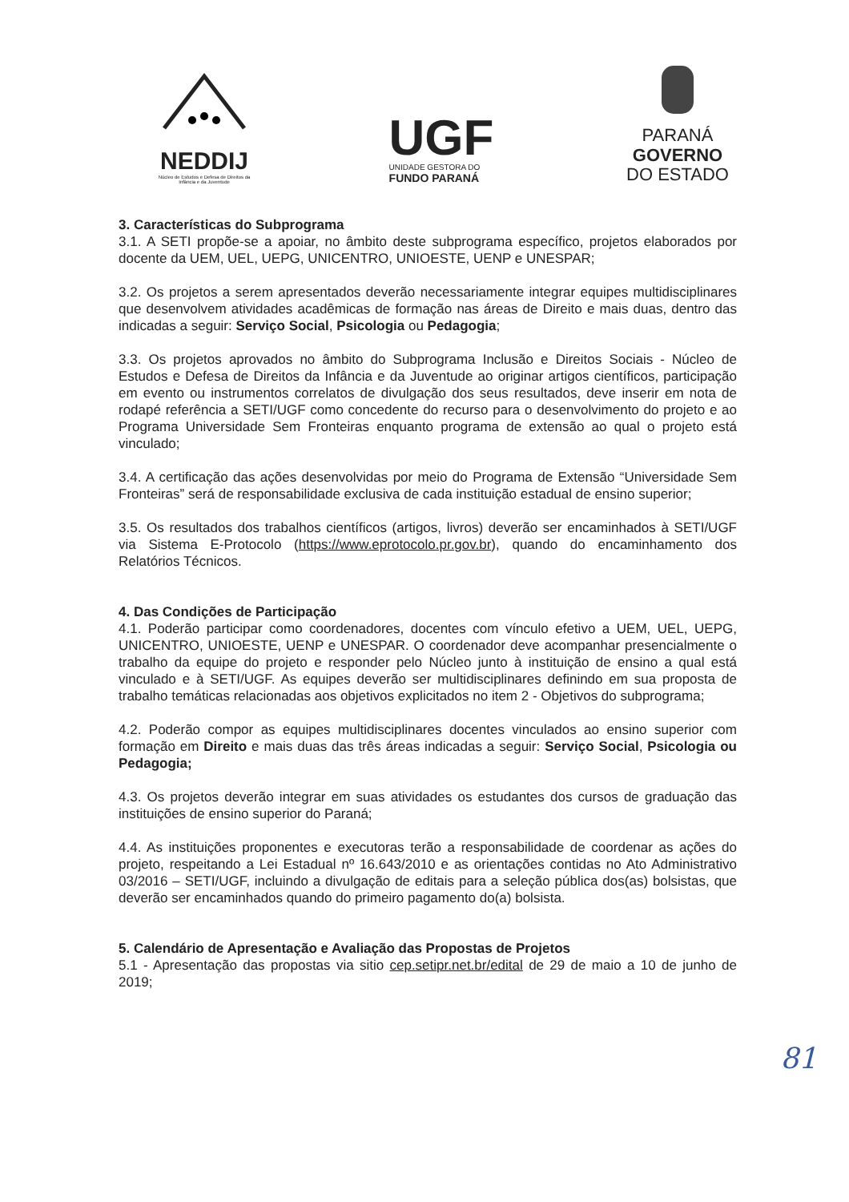NEDDIJ
Núcleo de Estudos e Defesa de Direitos da Infância e da Juventude
UGF
UNIDADE GESTORA DO
FUNDO PARANÁ
PARANÁ
GOVERNO
DO ESTADO
3. Características do Subprograma
3.1. A SETI propõe-se a apoiar, no âmbito deste subprograma específico, projetos elaborados por docente da UEM, UEL, UEPG, UNICENTRO, UNIOESTE, UENP e UNESPAR;
3.2. Os projetos a serem apresentados deverão necessariamente integrar equipes multidisciplinares que desenvolvem atividades acadêmicas de formação nas áreas de Direito e mais duas, dentro das indicadas a seguir: Serviço Social, Psicologia ou Pedagogia;
3.3. Os projetos aprovados no âmbito do Subprograma Inclusão e Direitos Sociais - Núcleo de Estudos e Defesa de Direitos da Infância e da Juventude ao originar artigos científicos, participação em evento ou instrumentos correlatos de divulgação dos seus resultados, deve inserir em nota de rodapé referência a SETI/UGF como concedente do recurso para o desenvolvimento do projeto e ao Programa Universidade Sem Fronteiras enquanto programa de extensão ao qual o projeto está vinculado;
3.4. A certificação das ações desenvolvidas por meio do Programa de Extensão “Universidade Sem Fronteiras” será de responsabilidade exclusiva de cada instituição estadual de ensino superior;
3.5. Os resultados dos trabalhos científicos (artigos, livros) deverão ser encaminhados à SETI/UGF via Sistema E-Protocolo (https://www.eprotocolo.pr.gov.br), quando do encaminhamento dos Relatórios Técnicos.
4. Das Condições de Participação
4.1. Poderão participar como coordenadores, docentes com vínculo efetivo a UEM, UEL, UEPG, UNICENTRO, UNIOESTE, UENP e UNESPAR. O coordenador deve acompanhar presencialmente o trabalho da equipe do projeto e responder pelo Núcleo junto à instituição de ensino a qual está vinculado e à SETI/UGF. As equipes deverão ser multidisciplinares definindo em sua proposta de trabalho temáticas relacionadas aos objetivos explicitados no item 2 - Objetivos do subprograma;
4.2. Poderão compor as equipes multidisciplinares docentes vinculados ao ensino superior com formação em Direito e mais duas das três áreas indicadas a seguir: Serviço Social, Psicologia ou Pedagogia;
4.3. Os projetos deverão integrar em suas atividades os estudantes dos cursos de graduação das instituições de ensino superior do Paraná;
4.4. As instituições proponentes e executoras terão a responsabilidade de coordenar as ações do projeto, respeitando a Lei Estadual nº 16.643/2010 e as orientações contidas no Ato Administrativo 03/2016 – SETI/UGF, incluindo a divulgação de editais para a seleção pública dos(as) bolsistas, que deverão ser encaminhados quando do primeiro pagamento do(a) bolsista.
5. Calendário de Apresentação e Avaliação das Propostas de Projetos
5.1 - Apresentação das propostas via sitio cep.setipr.net.br/edital de 29 de maio a 10 de junho de 2019;
81